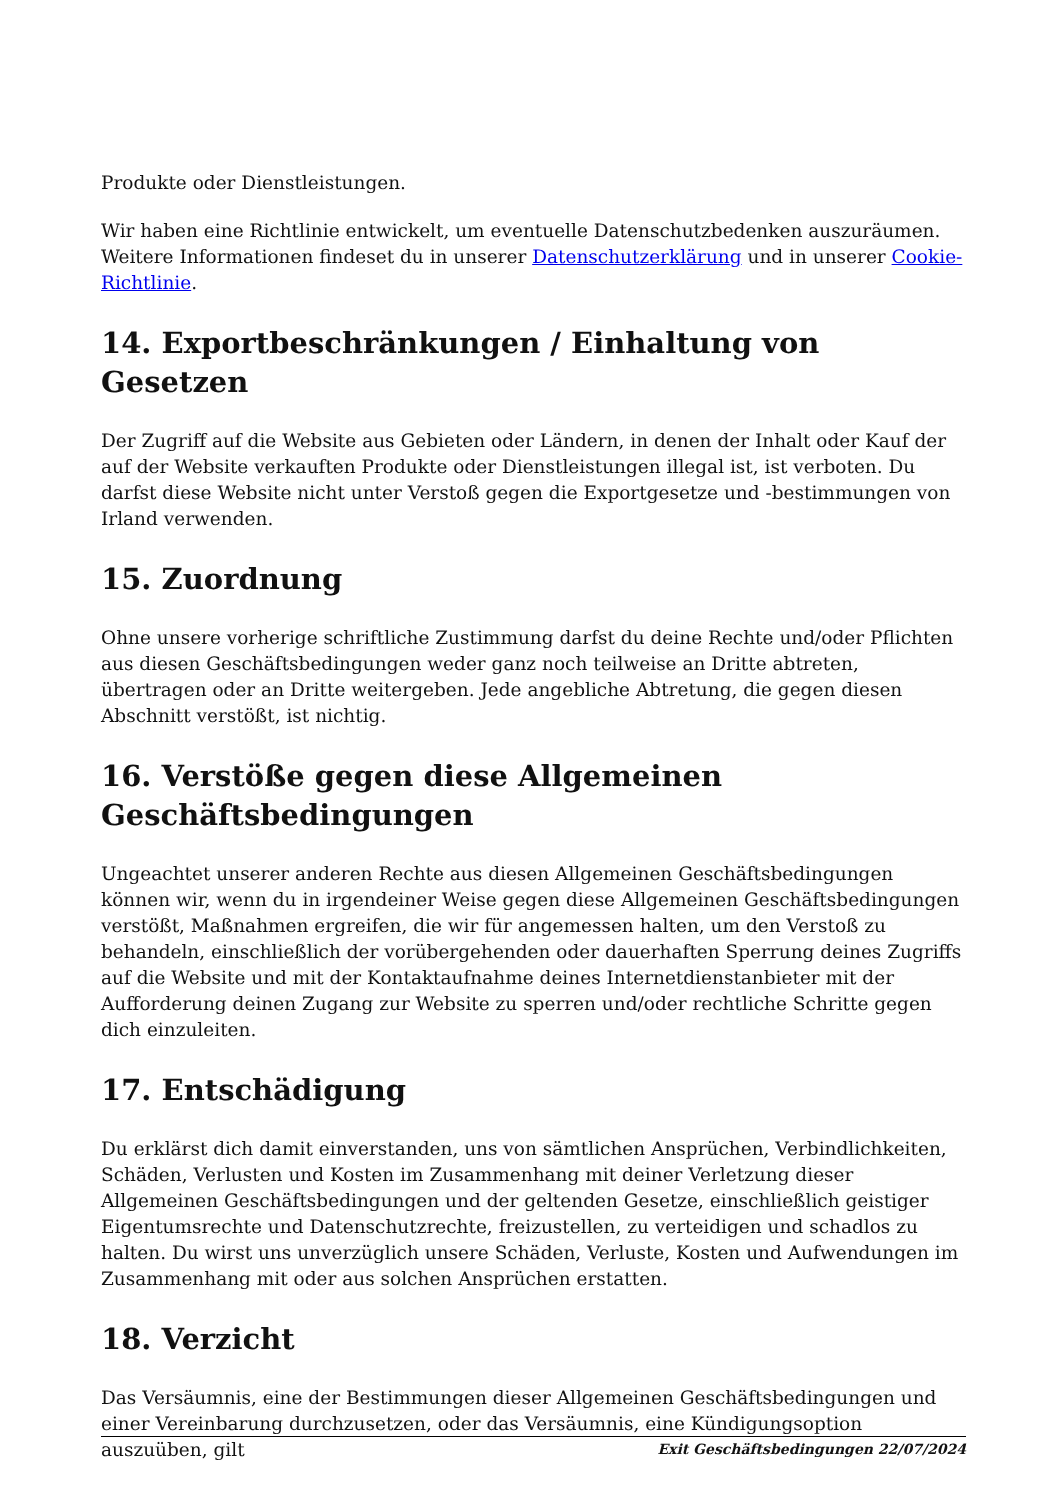Produkte oder Dienstleistungen.
Wir haben eine Richtlinie entwickelt, um eventuelle Datenschutzbedenken auszuräumen. Weitere Informationen findeset du in unserer Datenschutzerklärung und in unserer Cookie-Richtlinie.
14. Exportbeschränkungen / Einhaltung von Gesetzen
Der Zugriff auf die Website aus Gebieten oder Ländern, in denen der Inhalt oder Kauf der auf der Website verkauften Produkte oder Dienstleistungen illegal ist, ist verboten. Du darfst diese Website nicht unter Verstoß gegen die Exportgesetze und -bestimmungen von Irland verwenden.
15. Zuordnung
Ohne unsere vorherige schriftliche Zustimmung darfst du deine Rechte und/oder Pflichten aus diesen Geschäftsbedingungen weder ganz noch teilweise an Dritte abtreten, übertragen oder an Dritte weitergeben. Jede angebliche Abtretung, die gegen diesen Abschnitt verstößt, ist nichtig.
16. Verstöße gegen diese Allgemeinen Geschäftsbedingungen
Ungeachtet unserer anderen Rechte aus diesen Allgemeinen Geschäftsbedingungen können wir, wenn du in irgendeiner Weise gegen diese Allgemeinen Geschäftsbedingungen verstößt, Maßnahmen ergreifen, die wir für angemessen halten, um den Verstoß zu behandeln, einschließlich der vorübergehenden oder dauerhaften Sperrung deines Zugriffs auf die Website und mit der Kontaktaufnahme deines Internetdienstanbieter mit der Aufforderung deinen Zugang zur Website zu sperren und/oder rechtliche Schritte gegen dich einzuleiten.
17. Entschädigung
Du erklärst dich damit einverstanden, uns von sämtlichen Ansprüchen, Verbindlichkeiten, Schäden, Verlusten und Kosten im Zusammenhang mit deiner Verletzung dieser Allgemeinen Geschäftsbedingungen und der geltenden Gesetze, einschließlich geistiger Eigentumsrechte und Datenschutzrechte, freizustellen, zu verteidigen und schadlos zu halten. Du wirst uns unverzüglich unsere Schäden, Verluste, Kosten und Aufwendungen im Zusammenhang mit oder aus solchen Ansprüchen erstatten.
18. Verzicht
Das Versäumnis, eine der Bestimmungen dieser Allgemeinen Geschäftsbedingungen und einer Vereinbarung durchzusetzen, oder das Versäumnis, eine Kündigungsoption auszuüben, gilt
Exit Geschäftsbedingungen 22/07/2024